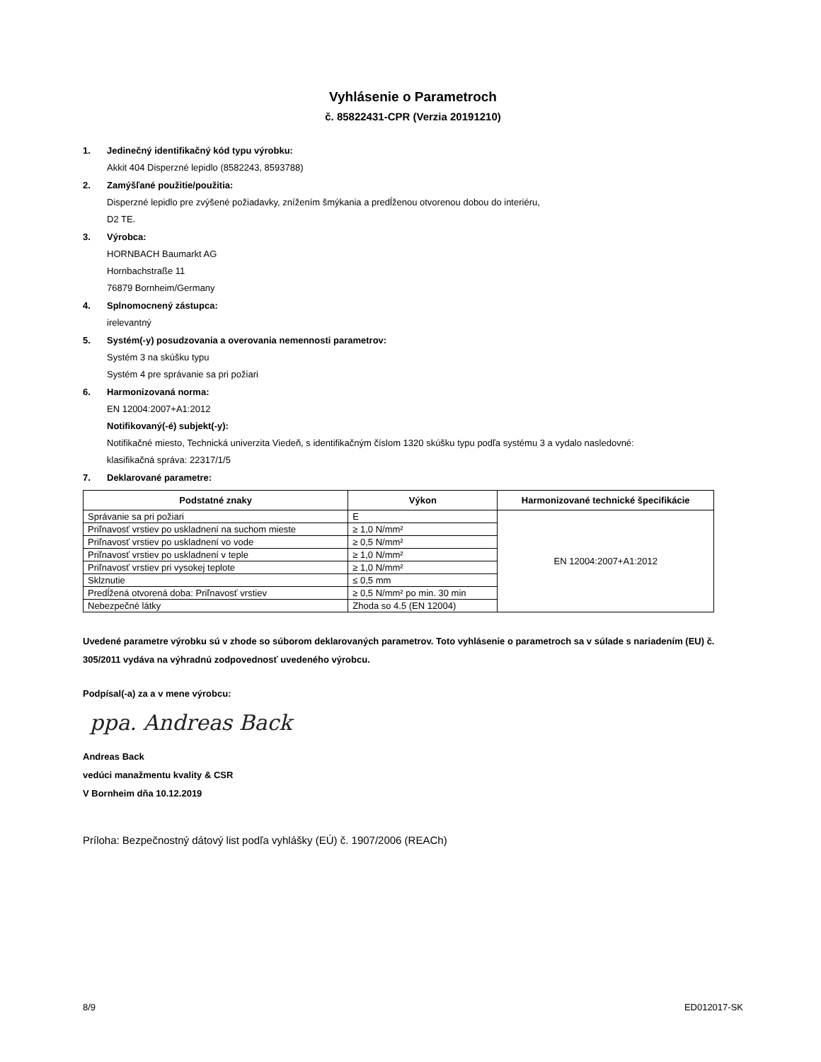Vyhlásenie o Parametroch
č. 85822431-CPR (Verzia 20191210)
1. Jedinečný identifikačný kód typu výrobku:
Akkit 404 Disperzné lepidlo (8582243, 8593788)
2. Zamýšľané použitie/použitia:
Disperzné lepidlo pre zvýšené požiadavky, znížením šmýkania a predĺženou otvorenou dobou do interiéru,
D2 TE.
3. Výrobca:
HORNBACH Baumarkt AG
Hornbachstraße 11
76879 Bornheim/Germany
4. Splnomocnený zástupca:
irelevantný
5. Systém(-y) posudzovania a overovania nemennosti parametrov:
Systém 3 na skúšku typu
Systém 4 pre správanie sa pri požiari
6. Harmonizovaná norma:
EN 12004:2007+A1:2012
Notifikovaný(-é) subjekt(-y):
Notifikačné miesto, Technická univerzita Viedeň, s identifikačným číslom 1320 skúšku typu podľa systému 3 a vydalo nasledovné:
klasifikačná správa: 22317/1/5
7. Deklarované parametre:
| Podstatné znaky | Výkon | Harmonizované technické špecifikácie |
| --- | --- | --- |
| Správanie sa pri požiari | E | EN 12004:2007+A1:2012 |
| Priľnavosť vrstiev po uskladnení na suchom mieste | ≥ 1,0 N/mm² | |
| Priľnavosť vrstiev po uskladnení vo vode | ≥ 0,5 N/mm² | |
| Priľnavosť vrstiev po uskladnení v teple | ≥ 1,0 N/mm² | |
| Priľnavosť vrstiev pri vysokej teplote | ≥ 1,0 N/mm² | |
| Sklznutie | ≤ 0,5 mm | |
| Predĺžená otvorená doba: Priľnavosť vrstiev | ≥ 0,5 N/mm² po min. 30 min | |
| Nebezpečné látky | Zhoda so 4.5 (EN 12004) | |
Uvedené parametre výrobku sú v zhode so súborom deklarovaných parametrov. Toto vyhlásenie o parametroch sa v súlade s nariadením (EU) č. 305/2011 vydáva na výhradnú zodpovednosť uvedeného výrobcu.
Podpísal(-a) za a v mene výrobcu:
ppa. Andreas Back
Andreas Back
vedúci manažmentu kvality & CSR
V Bornheim dňa 10.12.2019
Príloha: Bezpečnostný dátový list podľa vyhlášky (EÚ) č. 1907/2006 (REACh)
8/9 ED012017-SK